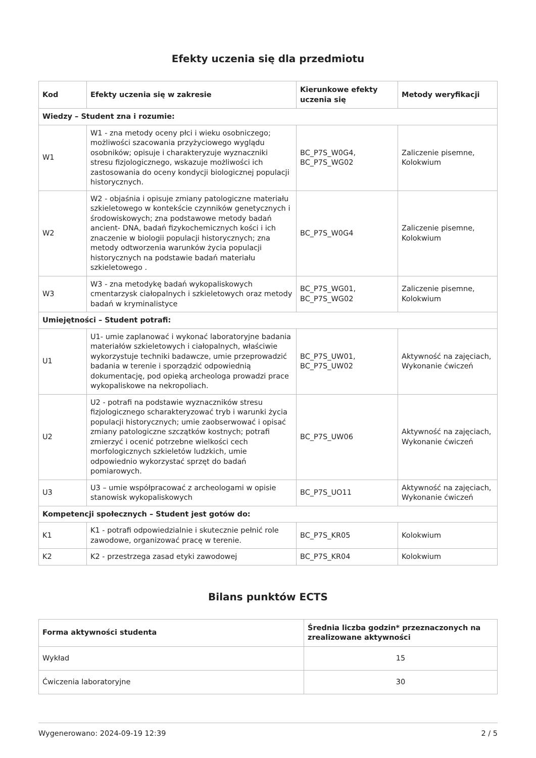Efekty uczenia się dla przedmiotu
| Kod | Efekty uczenia się w zakresie | Kierunkowe efekty uczenia się | Metody weryfikacji |
| --- | --- | --- | --- |
| Wiedzy – Student zna i rozumie: | | | |
| W1 | W1 - zna metody oceny płci i wieku osobniczego; możliwości szacowania przyżyciowego wyglądu osobników; opisuje i charakteryzuje wyznaczniki stresu fizjologicznego, wskazuje możliwości ich zastosowania do oceny kondycji biologicznej populacji historycznych. | BC_P7S_W0G4, BC_P7S_WG02 | Zaliczenie pisemne, Kolokwium |
| W2 | W2 - objaśnia i opisuje zmiany patologiczne materiału szkieletowego w kontekście czynników genetycznych i środowiskowych; zna podstawowe metody badań ancient- DNA, badań fizykochemicznych kości i ich znaczenie w biologii populacji historycznych; zna metody odtworzenia warunków życia populacji historycznych na podstawie badań materiału szkieletowego . | BC_P7S_W0G4 | Zaliczenie pisemne, Kolokwium |
| W3 | W3 - zna metodykę badań wykopaliskowych cmentarzysk ciałopalnych i szkieletowych oraz metody badań w kryminalistyce | BC_P7S_WG01, BC_P7S_WG02 | Zaliczenie pisemne, Kolokwium |
| Umiejętności – Student potrafi: | | | |
| U1 | U1- umie zaplanować i wykonać laboratoryjne badania materiałów szkieletowych i ciałopalnych, właściwie wykorzystuje techniki badawcze, umie przeprowadzić badania w terenie i sporządzić odpowiednią dokumentację, pod opieką archeologa prowadzi prace wykopaliskowe na nekropoliach. | BC_P7S_UW01, BC_P7S_UW02 | Aktywność na zajęciach, Wykonanie ćwiczeń |
| U2 | U2 - potrafi na podstawie wyznaczników stresu fizjologicznego scharakteryzować tryb i warunki życia populacji historycznych; umie zaobserwować i opisać zmiany patologiczne szczątków kostnych; potrafi zmierzyć i ocenić potrzebne wielkości cech morfologicznych szkieletów ludzkich, umie odpowiednio wykorzystać sprzęt do badań pomiarowych. | BC_P7S_UW06 | Aktywność na zajęciach, Wykonanie ćwiczeń |
| U3 | U3 – umie współpracować z archeologami w opisie stanowisk wykopaliskowych | BC_P7S_UO11 | Aktywność na zajęciach, Wykonanie ćwiczeń |
| Kompetencji społecznych – Student jest gotów do: | | | |
| K1 | K1 - potrafi odpowiedzialnie i skutecznie pełnić role zawodowe, organizować pracę w terenie. | BC_P7S_KR05 | Kolokwium |
| K2 | K2 - przestrzega zasad etyki zawodowej | BC_P7S_KR04 | Kolokwium |
Bilans punktów ECTS
| Forma aktywności studenta | Średnia liczba godzin* przeznaczonych na zrealizowane aktywności |
| --- | --- |
| Wykład | 15 |
| Ćwiczenia laboratoryjne | 30 |
Wygenerowano: 2024-09-19 12:39 2 / 5